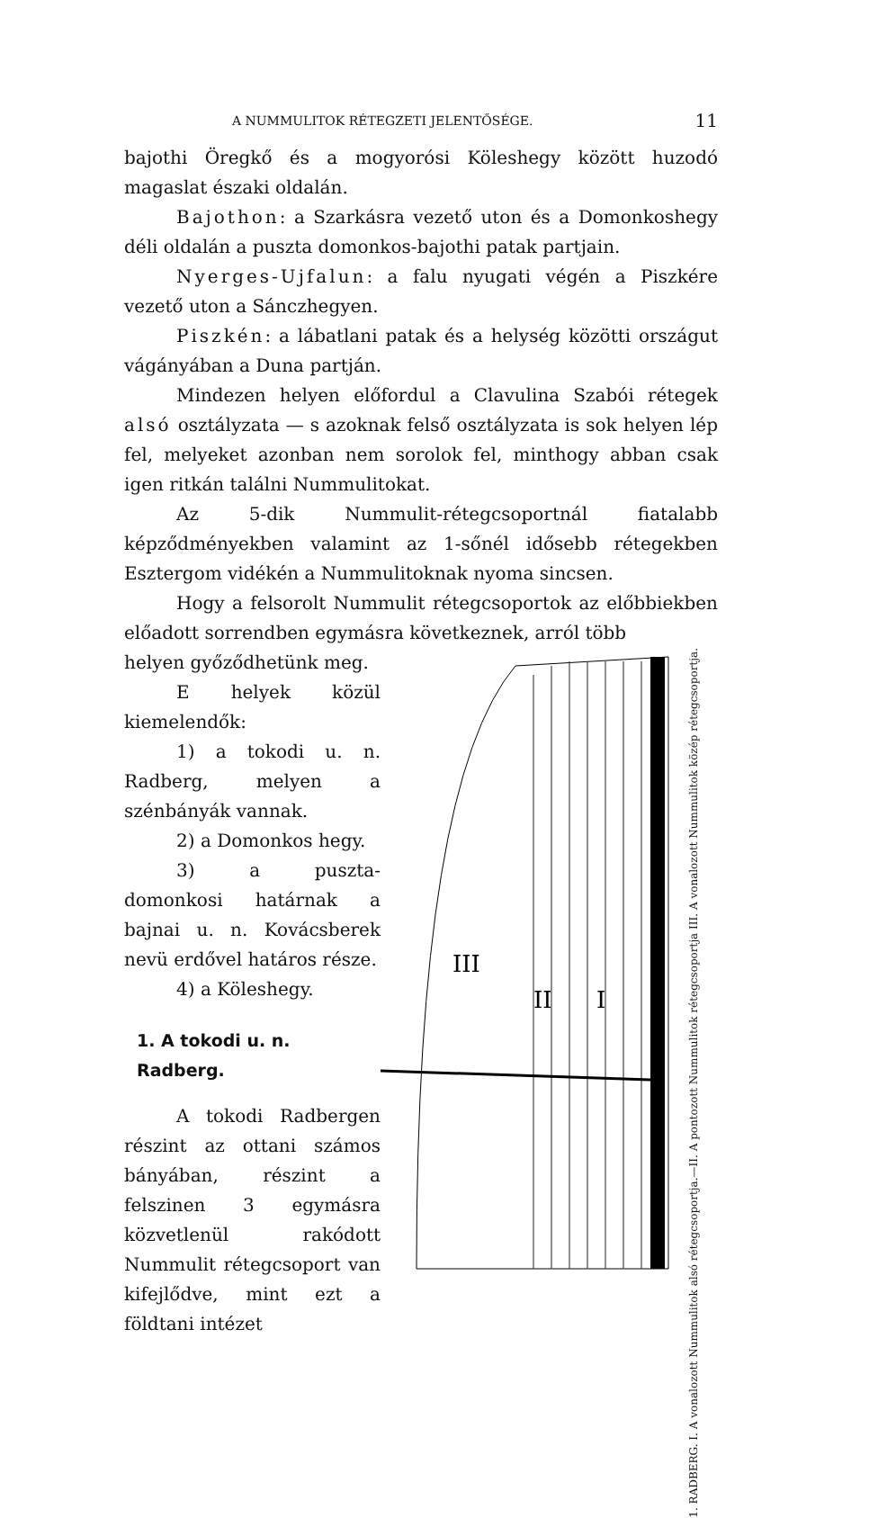A NUMMULITOK RÉTEGZETI JELENTŐSÉGE. 11
bajothi Öregkő és a mogyorósi Köleshegy között huzodó magaslat északi oldalán.
Bajothon: a Szarkásra vezető uton és a Domonkoshegy déli oldalán a puszta domonkos-bajothi patak partjain.
Nyerges-Ujfalun: a falu nyugati végén a Piszkére vezető uton a Sánczhegyen.
Piszkén: a lábatlani patak és a helység közötti országut vágányában a Duna partján.
Mindezen helyen előfordul a Clavulina Szabói rétegek alsó osztályzata — s azoknak felső osztályzata is sok helyen lép fel, melyeket azonban nem sorolok fel, minthogy abban csak igen ritkán találni Nummulitokat.
Az 5-dik Nummulit-rétegcsoportnál fiatalabb képződményekben valamint az 1-sőnél idősebb rétegekben Esztergom vidékén a Nummulitoknak nyoma sincsen.
Hogy a felsorolt Nummulit rétegcsoportok az előbbiekben előadott sorrendben egymásra következnek, arról több
helyen győződhetünk meg.
E helyek közül kiemelendők:
1) a tokodi u. n. Radberg, melyen a szénbányák vannak.
2) a Domonkos hegy.
3) a puszta-domonkosi határnak a bajnai u. n. Kovácsberek nevü erdővel határos része.
4) a Köleshegy.
1. A tokodi u. n. Radberg.
A tokodi Radbergen részint az ottani számos bányában, részint a felszinen 3 egymásra közvetlenül rakódott Nummulit rétegcsoport van kifejlődve, mint ezt a földtani intézet
III
II
I
1. RADBERG. I. A vonalozott Nummulitok alsó rétegcsoportja.—II. A pontozott Nummulitok rétegcsoportja III. A vonalozott Nummulitok közép rétegcsoportja.